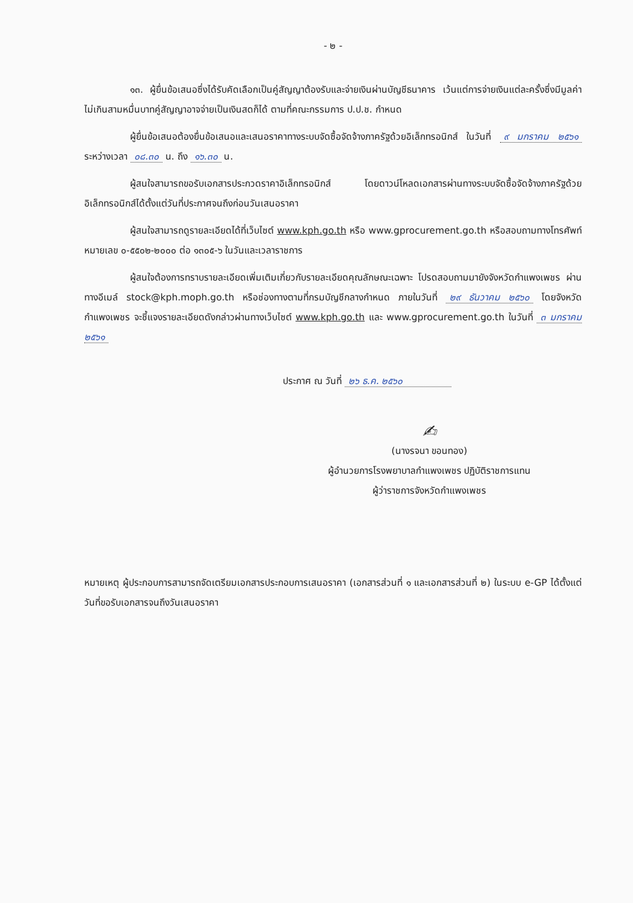- ๒ -
๑๓. ผู้ยื่นข้อเสนอซึ่งได้รับคัดเลือกเป็นคู่สัญญาต้องรับและจ่ายเงินผ่านบัญชีธนาคาร เว้นแต่การจ่ายเงินแต่ละครั้งซึ่งมีมูลค่าไม่เกินสามหมื่นบาทคู่สัญญาอาจจ่ายเป็นเงินสดก็ได้ ตามที่คณะกรรมการ ป.ป.ช. กำหนด
ผู้ยื่นข้อเสนอต้องยื่นข้อเสนอและเสนอราคาทางระบบจัดซื้อจัดจ้างภาครัฐด้วยอิเล็กทรอนิกส์ ในวันที่ ๙ มกราคม ๒๕๖๑ ระหว่างเวลา ๐๘.๓๐ น. ถึง ๑๖.๓๐ น.
ผู้สนใจสามารถขอรับเอกสารประกวดราคาอิเล็กทรอนิกส์ โดยดาวน์โหลดเอกสารผ่านทางระบบจัดซื้อจัดจ้างภาครัฐด้วยอิเล็กทรอนิกส์ได้ตั้งแต่วันที่ประกาศจนถึงก่อนวันเสนอราคา
ผู้สนใจสามารถดูรายละเอียดได้ที่เว็บไซต์ www.kph.go.th หรือ www.gprocurement.go.th หรือสอบถามทางโทรศัพท์หมายเลข ๐-๕๕๐๒-๒๐๐๐ ต่อ ๑๓๐๕-๖ ในวันและเวลาราชการ
ผู้สนใจต้องการทราบรายละเอียดเพิ่มเติมเกี่ยวกับรายละเอียดคุณลักษณะเฉพาะ โปรดสอบถามมายังจังหวัดกำแพงเพชร ผ่านทางอีเมล์ stock@kph.moph.go.th หรือช่องทางตามที่กรมบัญชีกลางกำหนด ภายในวันที่ ๒๙ ธันวาคม ๒๕๖๐ โดยจังหวัดกำแพงเพชร จะชี้แจงรายละเอียดดังกล่าวผ่านทางเว็บไซต์ www.kph.go.th และ www.gprocurement.go.th ในวันที่ ๓ มกราคม ๒๕๖๑
ประกาศ ณ วันที่ ๒๖ ธ.ค. ๒๕๖๐
✍
(นางรจนา ขอนทอง)
ผู้อำนวยการโรงพยาบาลกำแพงเพชร ปฏิบัติราชการแทน
ผู้ว่าราชการจังหวัดกำแพงเพชร
หมายเหตุ ผู้ประกอบการสามารถจัดเตรียมเอกสารประกอบการเสนอราคา (เอกสารส่วนที่ ๑ และเอกสารส่วนที่ ๒) ในระบบ e-GP ได้ตั้งแต่วันที่ขอรับเอกสารจนถึงวันเสนอราคา